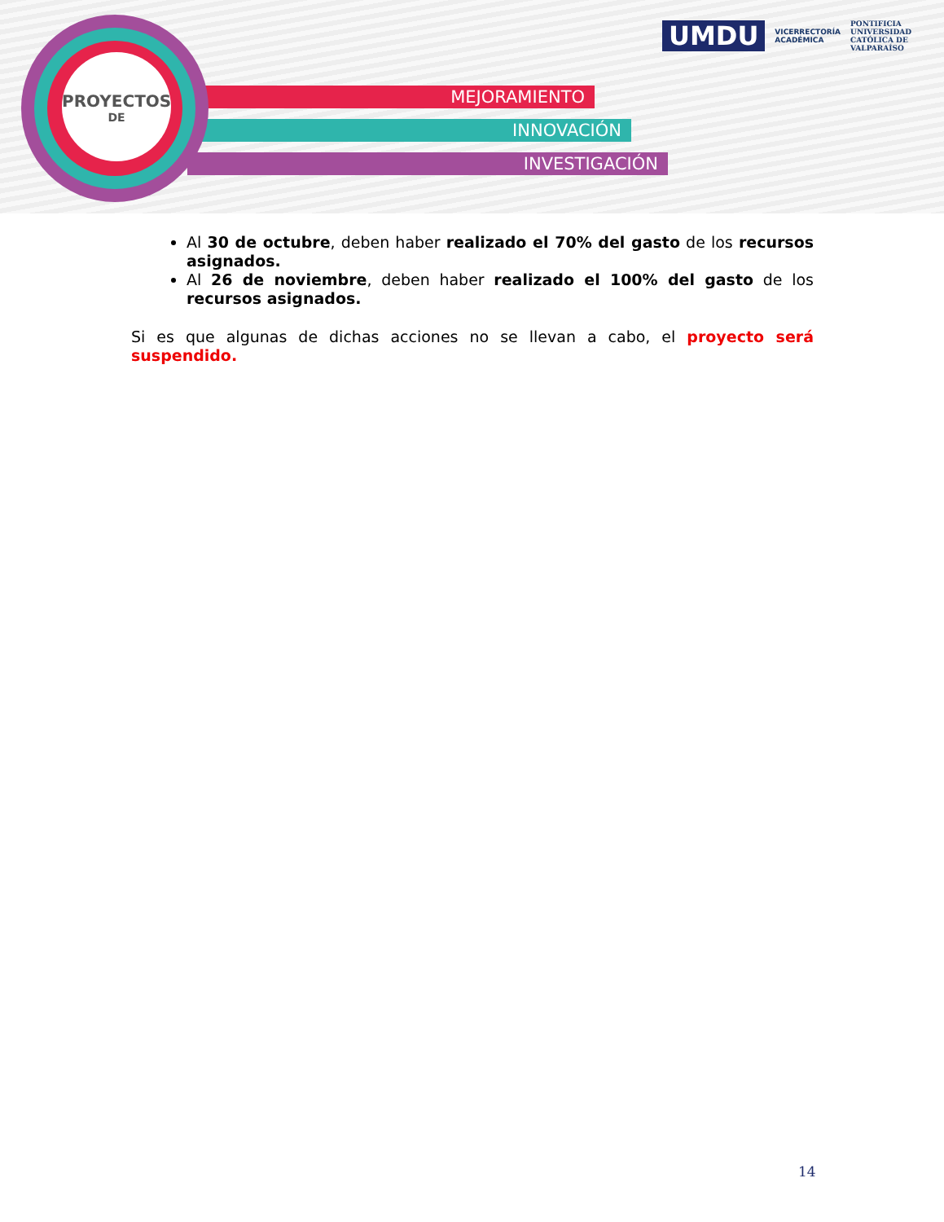MEJORAMIENTO
INNOVACIÓN
INVESTIGACIÓN
PROYECTOS
DE
UMDU
VICERRECTORÍA
ACADÉMICA
PONTIFICIA
UNIVERSIDAD
CATÓLICA DE
VALPARAÍSO
Al 30 de octubre, deben haber realizado el 70% del gasto de los recursos asignados.
Al 26 de noviembre, deben haber realizado el 100% del gasto de los recursos asignados.
Si es que algunas de dichas acciones no se llevan a cabo, el proyecto será suspendido.
14